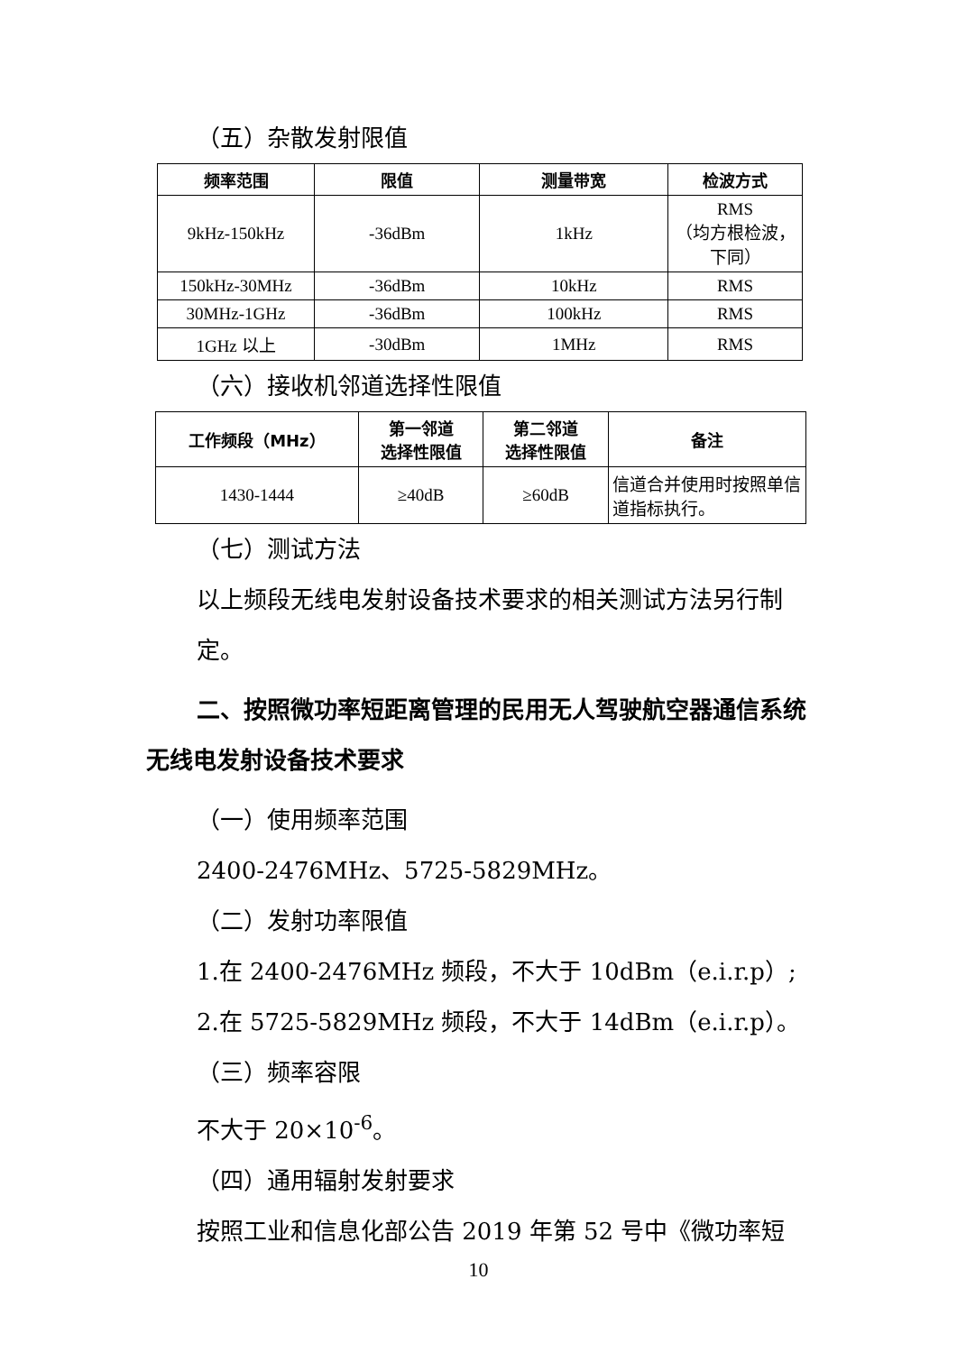（五）杂散发射限值
| 频率范围 | 限值 | 测量带宽 | 检波方式 |
| --- | --- | --- | --- |
| 9kHz-150kHz | -36dBm | 1kHz | RMS （均方根检波，下同） |
| 150kHz-30MHz | -36dBm | 10kHz | RMS |
| 30MHz-1GHz | -36dBm | 100kHz | RMS |
| 1GHz 以上 | -30dBm | 1MHz | RMS |
（六）接收机邻道选择性限值
| 工作频段（MHz） | 第一邻道 选择性限值 | 第二邻道 选择性限值 | 备注 |
| --- | --- | --- | --- |
| 1430-1444 | ≥40dB | ≥60dB | 信道合并使用时按照单信道指标执行。 |
（七）测试方法
以上频段无线电发射设备技术要求的相关测试方法另行制定。
二、按照微功率短距离管理的民用无人驾驶航空器通信系统无线电发射设备技术要求
（一）使用频率范围
2400-2476MHz、5725-5829MHz。
（二）发射功率限值
1.在 2400-2476MHz 频段，不大于 10dBm（e.i.r.p）;
2.在 5725-5829MHz 频段，不大于 14dBm（e.i.r.p）。
（三）频率容限
不大于 20×10<sup>-6</sup>。
（四）通用辐射发射要求
按照工业和信息化部公告 2019 年第 52 号中《微功率短
10